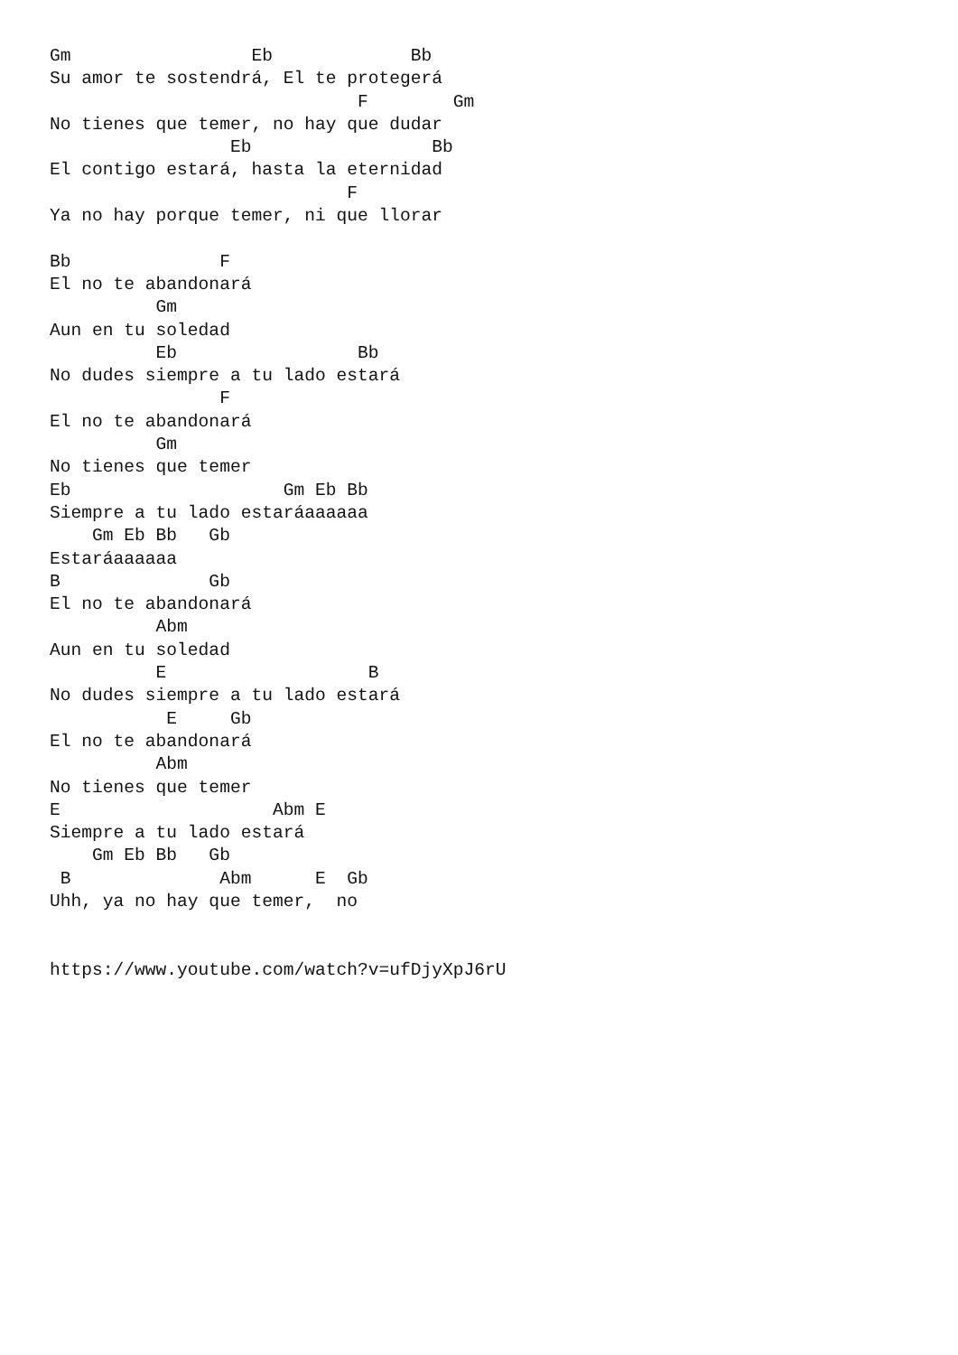Gm                 Eb             Bb
Su amor te sostendrá, El te protegerá
                             F        Gm
No tienes que temer, no hay que dudar
                 Eb                 Bb
El contigo estará, hasta la eternidad
                            F
Ya no hay porque temer, ni que llorar

Bb              F
El no te abandonará
          Gm
Aun en tu soledad
          Eb                 Bb
No dudes siempre a tu lado estará
                F
El no te abandonará
          Gm
No tienes que temer
Eb                    Gm Eb Bb
Siempre a tu lado estaráaaaaaa
    Gm Eb Bb   Gb
Estaráaaaaaa
B              Gb
El no te abandonará
          Abm
Aun en tu soledad
          E                   B
No dudes siempre a tu lado estará
           E     Gb
El no te abandonará
          Abm
No tienes que temer
E                    Abm E
Siempre a tu lado estará
    Gm Eb Bb   Gb
 B              Abm      E  Gb
Uhh, ya no hay que temer,  no


https://www.youtube.com/watch?v=ufDjyXpJ6rU